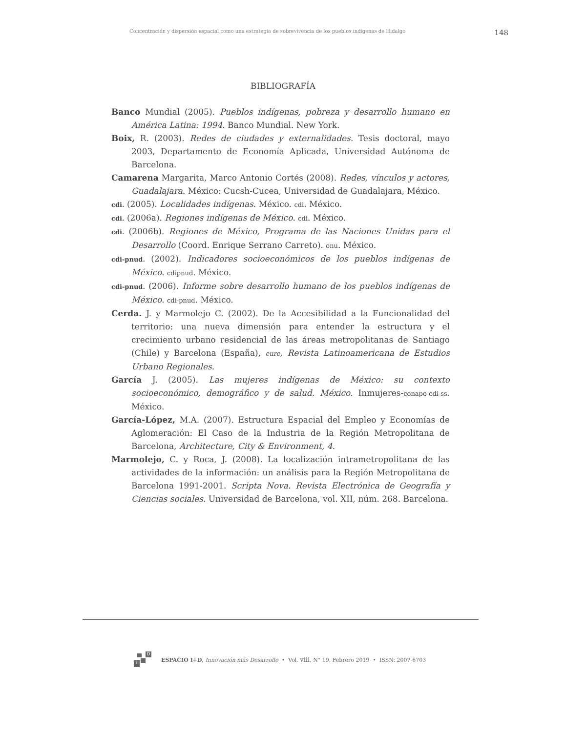Concentración y dispersión espacial como una estrategia de sobrevivencia de los pueblos indígenas de Hidalgo 148
BIBLIOGRAFÍA
Banco Mundial (2005). Pueblos indígenas, pobreza y desarrollo humano en América Latina: 1994. Banco Mundial. New York.
Boix, R. (2003). Redes de ciudades y externalidades. Tesis doctoral, mayo 2003, Departamento de Economía Aplicada, Universidad Autónoma de Barcelona.
Camarena Margarita, Marco Antonio Cortés (2008). Redes, vínculos y actores, Guadalajara. México: Cucsh-Cucea, Universidad de Guadalajara, México.
cdi. (2005). Localidades indígenas. México. cdi. México.
cdi. (2006a). Regiones indígenas de México. cdi. México.
cdi. (2006b). Regiones de México, Programa de las Naciones Unidas para el Desarrollo (Coord. Enrique Serrano Carreto). onu. México.
cdi-pnud. (2002). Indicadores socioeconómicos de los pueblos indígenas de México. cdipnud. México.
cdi-pnud. (2006). Informe sobre desarrollo humano de los pueblos indígenas de México. cdi-pnud. México.
Cerda. J. y Marmolejo C. (2002). De la Accesibilidad a la Funcionalidad del territorio: una nueva dimensión para entender la estructura y el crecimiento urbano residencial de las áreas metropolitanas de Santiago (Chile) y Barcelona (España), eure, Revista Latinoamericana de Estudios Urbano Regionales.
García J. (2005). Las mujeres indígenas de México: su contexto socioeconómico, demográfico y de salud. México. Inmujeres-conapo-cdi-ss. México.
García-López, M.A. (2007). Estructura Espacial del Empleo y Economías de Aglomeración: El Caso de la Industria de la Región Metropolitana de Barcelona, Architecture, City & Environment, 4.
Marmolejo, C. y Roca, J. (2008). La localización intrametropolitana de las actividades de la información: un análisis para la Región Metropolitana de Barcelona 1991-2001. Scripta Nova. Revista Electrónica de Geografía y Ciencias sociales. Universidad de Barcelona, vol. XII, núm. 268. Barcelona.
D
i
ESPACIO I+D, Innovación más Desarrollo • Vol. viii, N° 19, Febrero 2019 • ISSN: 2007-6703